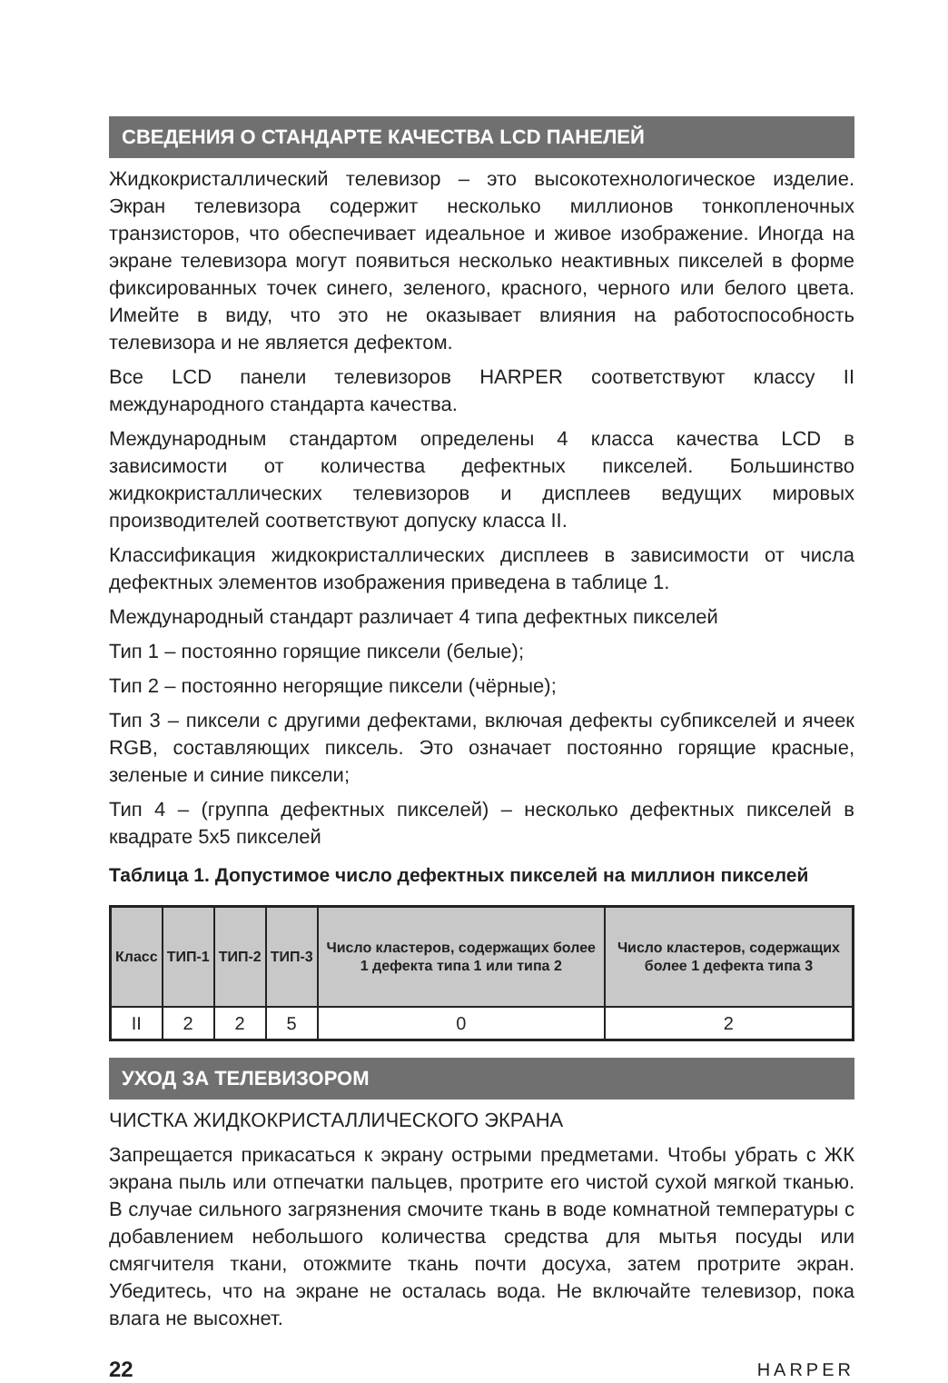СВЕДЕНИЯ О СТАНДАРТЕ КАЧЕСТВА LCD ПАНЕЛЕЙ
Жидкокристаллический телевизор – это высокотехнологическое изделие. Экран телевизора содержит несколько миллионов тонкопленочных транзисторов, что обеспечивает идеальное и живое изображение. Иногда на экране телевизора могут появиться несколько неактивных пикселей в форме фиксированных точек синего, зеленого, красного, черного или белого цвета. Имейте в виду, что это не оказывает влияния на работоспособность телевизора и не является дефектом.
Все LCD панели телевизоров HARPER соответствуют классу II международного стандарта качества.
Международным стандартом определены 4 класса качества LCD в зависимости от количества дефектных пикселей. Большинство жидкокристаллических телевизоров и дисплеев ведущих мировых производителей соответствуют допуску класса II.
Классификация жидкокристаллических дисплеев в зависимости от числа дефектных элементов изображения приведена в таблице 1.
Международный стандарт различает 4 типа дефектных пикселей
Тип 1 – постоянно горящие пиксели (белые);
Тип 2 – постоянно негорящие пиксели (чёрные);
Тип 3 – пиксели с другими дефектами, включая дефекты субпикселей и ячеек RGB, составляющих пиксель. Это означает постоянно горящие красные, зеленые и синие пиксели;
Тип 4 – (группа дефектных пикселей) – несколько дефектных пикселей в квадрате 5х5 пикселей
Таблица 1. Допустимое число дефектных пикселей на миллион пикселей
| Класс | ТИП-1 | ТИП-2 | ТИП-3 | Число кластеров, содержащих более 1 дефекта типа 1 или типа 2 | Число кластеров, содержащих более 1 дефекта типа 3 |
| --- | --- | --- | --- | --- | --- |
| II | 2 | 2 | 5 | 0 | 2 |
УХОД ЗА ТЕЛЕВИЗОРОМ
ЧИСТКА ЖИДКОКРИСТАЛЛИЧЕСКОГО ЭКРАНА
Запрещается прикасаться к экрану острыми предметами. Чтобы убрать с ЖК экрана пыль или отпечатки пальцев, протрите его чистой сухой мягкой тканью. В случае сильного загрязнения смочите ткань в воде комнатной температуры с добавлением небольшого количества средства для мытья посуды или смягчителя ткани, отожмите ткань почти досуха, затем протрите экран. Убедитесь, что на экране не осталась вода. Не включайте телевизор, пока влага не высохнет.
22 HARPER